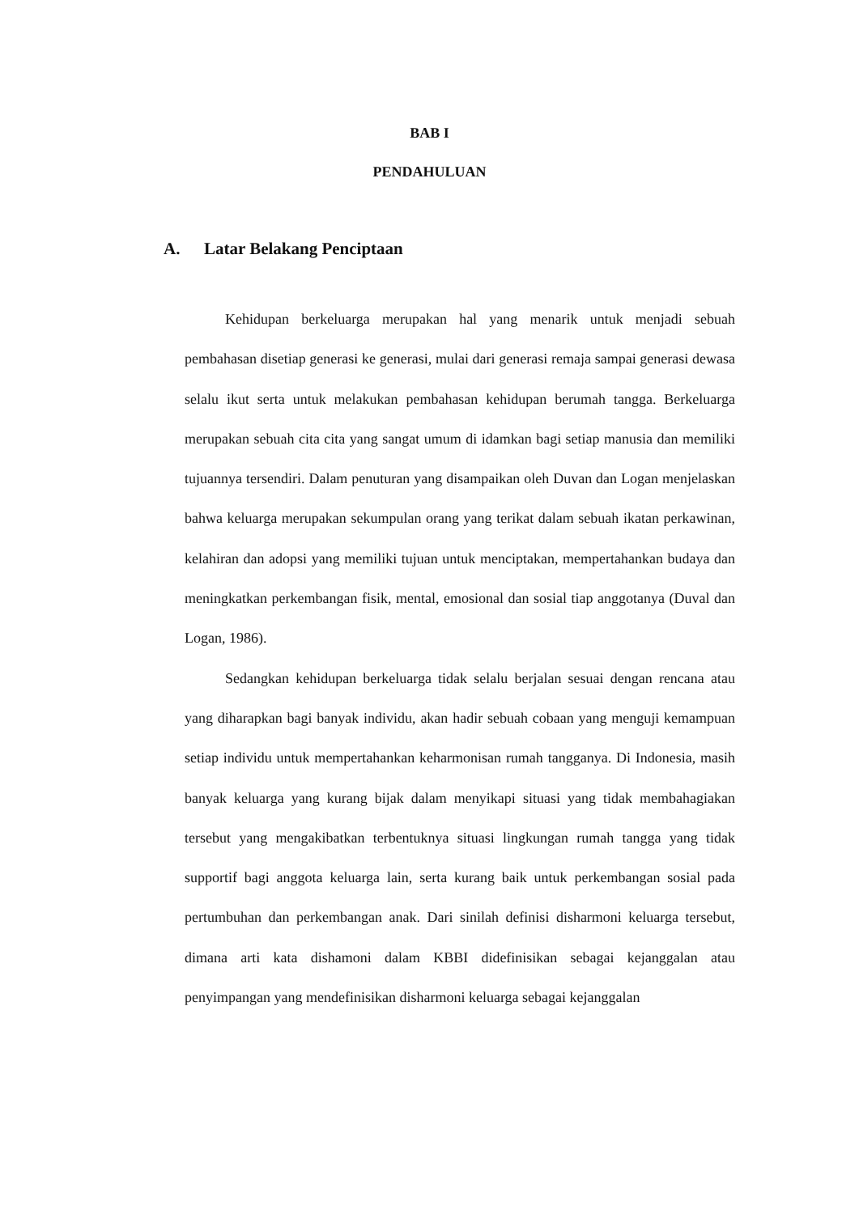BAB I
PENDAHULUAN
A. Latar Belakang Penciptaan
Kehidupan berkeluarga merupakan hal yang menarik untuk menjadi sebuah pembahasan disetiap generasi ke generasi, mulai dari generasi remaja sampai generasi dewasa selalu ikut serta untuk melakukan pembahasan kehidupan berumah tangga. Berkeluarga merupakan sebuah cita cita yang sangat umum di idamkan bagi setiap manusia dan memiliki tujuannya tersendiri. Dalam penuturan yang disampaikan oleh Duvan dan Logan menjelaskan bahwa keluarga merupakan sekumpulan orang yang terikat dalam sebuah ikatan perkawinan, kelahiran dan adopsi yang memiliki tujuan untuk menciptakan, mempertahankan budaya dan meningkatkan perkembangan fisik, mental, emosional dan sosial tiap anggotanya (Duval dan Logan, 1986).
Sedangkan kehidupan berkeluarga tidak selalu berjalan sesuai dengan rencana atau yang diharapkan bagi banyak individu, akan hadir sebuah cobaan yang menguji kemampuan setiap individu untuk mempertahankan keharmonisan rumah tangganya. Di Indonesia, masih banyak keluarga yang kurang bijak dalam menyikapi situasi yang tidak membahagiakan tersebut yang mengakibatkan terbentuknya situasi lingkungan rumah tangga yang tidak supportif bagi anggota keluarga lain, serta kurang baik untuk perkembangan sosial pada pertumbuhan dan perkembangan anak. Dari sinilah definisi disharmoni keluarga tersebut, dimana arti kata dishamoni dalam KBBI didefinisikan sebagai kejanggalan atau penyimpangan yang mendefinisikan disharmoni keluarga sebagai kejanggalan